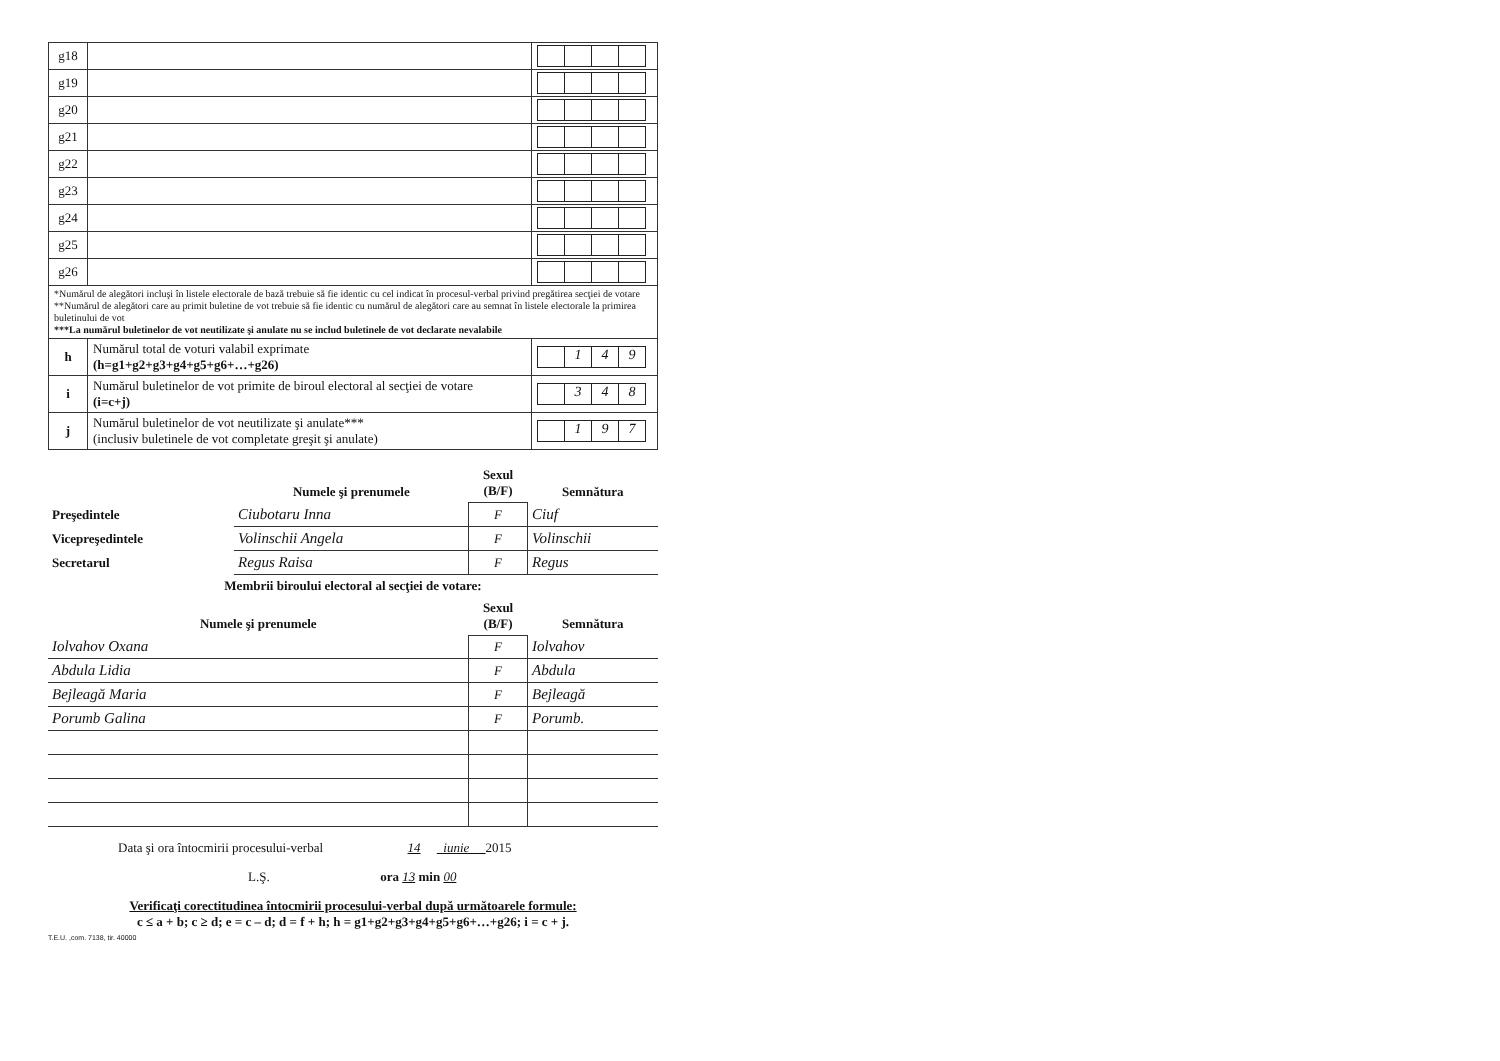| g18 | | |
| g19 | | |
| g20 | | |
| g21 | | |
| g22 | | |
| g23 | | |
| g24 | | |
| g25 | | |
| g26 | | |
| *Numărul de alegători incluşi în listele electorale de bază trebuie să fie identic cu cel indicat în procesul-verbal privind pregătirea secţiei de votare **Numărul de alegători care au primit buletine de vot trebuie să fie identic cu numărul de alegători care au semnat în listele electorale la primirea buletinului de vot ***La numărul buletinelor de vot neutilizate şi anulate nu se includ buletinele de vot declarate nevalabile | | |
| h | Numărul total de voturi valabil exprimate (h=g1+g2+g3+g4+g5+g6+…+g26) | 1 4 9 |
| i | Numărul buletinelor de vot primite de biroul electoral al secţiei de votare (i=c+j) | 3 4 8 |
| j | Numărul buletinelor de vot neutilizate şi anulate*** (inclusiv buletinele de vot completate greşit şi anulate) | 1 9 7 |
| | Numele şi prenumele | Sexul (B/F) | Semnătura |
| Preşedintele | Ciubotaru Inna | F | Ciuf |
| Vicepreşedintele | Volinschii Angela | F | Volinschii |
| Secretarul | Regus Raisa | F | Regus |
| Membrii biroului electoral al secţiei de votare: | | | |
| Numele şi prenumele | | Sexul (B/F) | Semnătura |
| Iolvahov Oxana | | F | Iolvahov |
| Abdula Lidia | | F | Abdula |
| Bejleagă Maria | | F | Bejleagă |
| Porumb Galina | | F | Porumb. |
Data şi ora întocmirii procesului-verbal 14 iunie 2015
L.Ş. ora 13 min 00
Verificaţi corectitudinea întocmirii procesului-verbal după următoarele formule:
c ≤ a + b; c ≥ d; e = c – d; d = f + h; h = g1+g2+g3+g4+g5+g6+…+g26; i = c + j.
T.E.U. ,com. 7138, tir. 40000